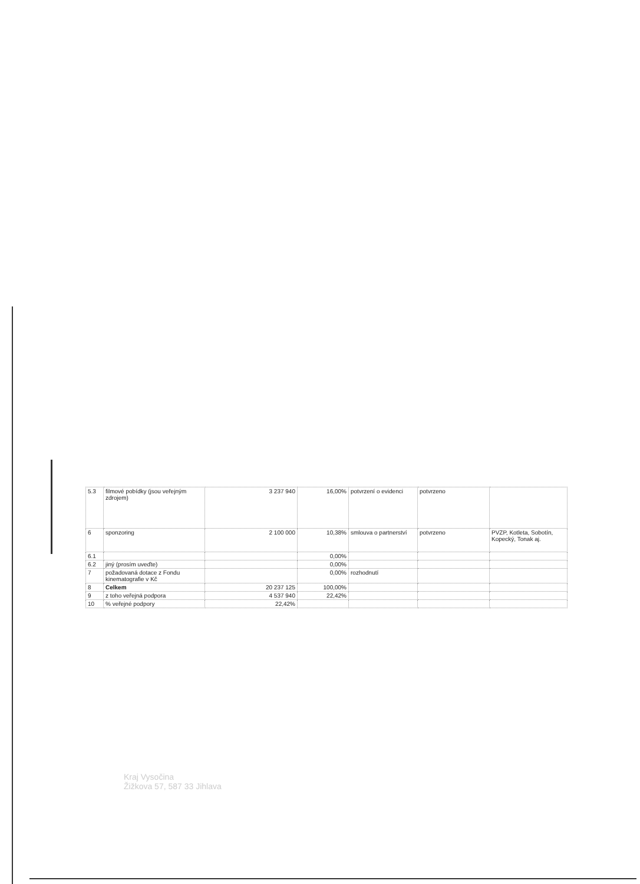| 5.3 | filmové pobídky (jsou veřejným zdrojem) | 3 237 940 | 16,00% | potvrzení o evidenci | potvrzeno | |
| 6 | sponzoring | 2 100 000 | 10,38% | smlouva o partnerství | potvrzeno | PVZP, Kotleta, Sobotín, Kopecký, Tonak aj. |
| 6.1 | | | 0,00% | | | |
| 6.2 | jiný (prosím uveďte) | | 0,00% | | | |
| 7 | požadovaná dotace z Fondu kinematografie v Kč | | 0,00% | rozhodnutí | | |
| 8 | Celkem | 20 237 125 | 100,00% | | | |
| 9 | z toho veřejná podpora | 4 537 940 | 22,42% | | | |
| 10 | % veřejné podpory | 22,42% | | | | |
Kraj Vysočina
Žižkova 57, 587 33 Jihlava